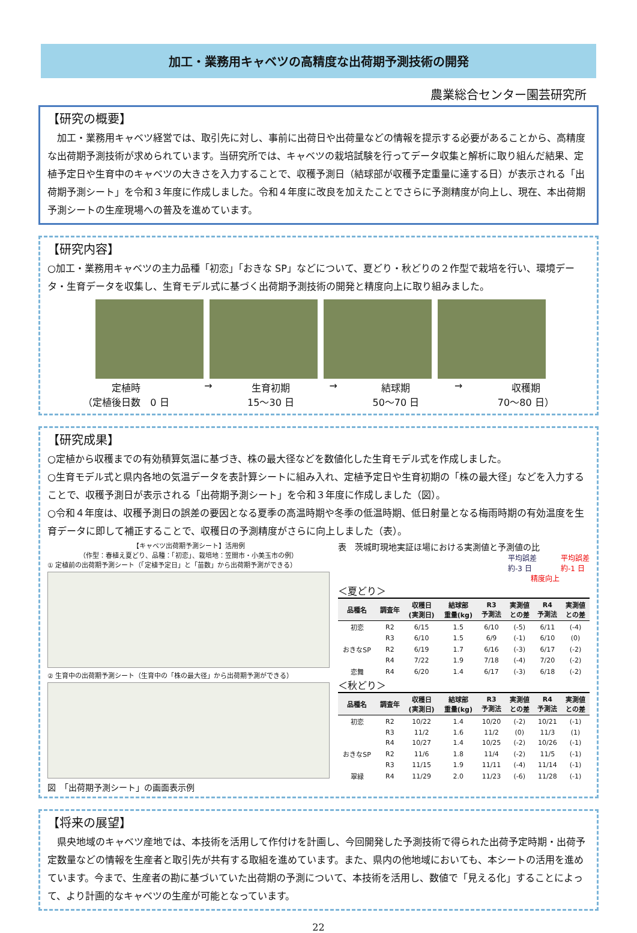加工・業務用キャベツの高精度な出荷期予測技術の開発
農業総合センター園芸研究所
【研究の概要】
　加工・業務用キャベツ経営では、取引先に対し、事前に出荷日や出荷量などの情報を提示する必要があることから、高精度な出荷期予測技術が求められています。当研究所では、キャベツの栽培試験を行ってデータ収集と解析に取り組んだ結果、定植予定日や生育中のキャベツの大きさを入力することで、収穫予測日（結球部が収穫予定重量に達する日）が表示される「出荷期予測シート」を令和３年度に作成しました。令和４年度に改良を加えたことでさらに予測精度が向上し、現在、本出荷期予測シートの生産現場への普及を進めています。
【研究内容】
○加工・業務用キャベツの主力品種「初恋」「おきな SP」などについて、夏どり・秋どりの２作型で栽培を行い、環境データ・生育データを収集し、生育モデル式に基づく出荷期予測技術の開発と精度向上に取り組みました。
定植時
（定植後日数　0 日 → 生育初期
15～30 日 → 結球期
50～70 日 → 収穫期
70～80 日）
【研究成果】
○定植から収穫までの有効積算気温に基づき、株の最大径などを数値化した生育モデル式を作成しました。
○生育モデル式と県内各地の気温データを表計算シートに組み入れ、定植予定日や生育初期の「株の最大径」などを入力することで、収穫予測日が表示される「出荷期予測シート」を令和３年度に作成しました（図）。
○令和４年度は、収穫予測日の誤差の要因となる夏季の高温時期や冬季の低温時期、低日射量となる梅雨時期の有効温度を生育データに即して補正することで、収穫日の予測精度がさらに向上しました（表）。
【キャベツ出荷期予測シート】活用例
（作型：春植え夏どり、品種：「初恋」、栽培地：笠間市・小美玉市の例）
① 定植前の出荷期予測シート（「定植予定日」と「苗数」から出荷期予測ができる）
② 生育中の出荷期予測シート（生育中の「株の最大径」から出荷期予測ができる）
図　「出荷期予測シート」の画面表示例
表　茨城町現地実証ほ場における実測値と予測値の比
平均誤差
約-3 日 平均誤差
約-1 日
精度向上
＜夏どり＞
| 品種名 | 調査年 | 収穫日 (実測日) | 結球部 重量(kg) | R3 予測法 | 実測値 との差 | R4 予測法 | 実測値 との差 |
| --- | --- | --- | --- | --- | --- | --- | --- |
| 初恋 | R2 | 6/15 | 1.5 | 6/10 | (-5) | 6/11 | (-4) |
| | R3 | 6/10 | 1.5 | 6/9 | (-1) | 6/10 | (0) |
| おきなSP | R2 | 6/19 | 1.7 | 6/16 | (-3) | 6/17 | (-2) |
| | R4 | 7/22 | 1.9 | 7/18 | (-4) | 7/20 | (-2) |
| 恋舞 | R4 | 6/20 | 1.4 | 6/17 | (-3) | 6/18 | (-2) |
＜秋どり＞
| 品種名 | 調査年 | 収穫日 (実測日) | 結球部 重量(kg) | R3 予測法 | 実測値 との差 | R4 予測法 | 実測値 との差 |
| --- | --- | --- | --- | --- | --- | --- | --- |
| 初恋 | R2 | 10/22 | 1.4 | 10/20 | (-2) | 10/21 | (-1) |
| | R3 | 11/2 | 1.6 | 11/2 | (0) | 11/3 | (1) |
| | R4 | 10/27 | 1.4 | 10/25 | (-2) | 10/26 | (-1) |
| おきなSP | R2 | 11/6 | 1.8 | 11/4 | (-2) | 11/5 | (-1) |
| | R3 | 11/15 | 1.9 | 11/11 | (-4) | 11/14 | (-1) |
| 翠緑 | R4 | 11/29 | 2.0 | 11/23 | (-6) | 11/28 | (-1) |
【将来の展望】
　県央地域のキャベツ産地では、本技術を活用して作付けを計画し、今回開発した予測技術で得られた出荷予定時期・出荷予定数量などの情報を生産者と取引先が共有する取組を進めています。また、県内の他地域においても、本シートの活用を進めています。今まで、生産者の勘に基づいていた出荷期の予測について、本技術を活用し、数値で「見える化」することによって、より計画的なキャベツの生産が可能となっています。
22